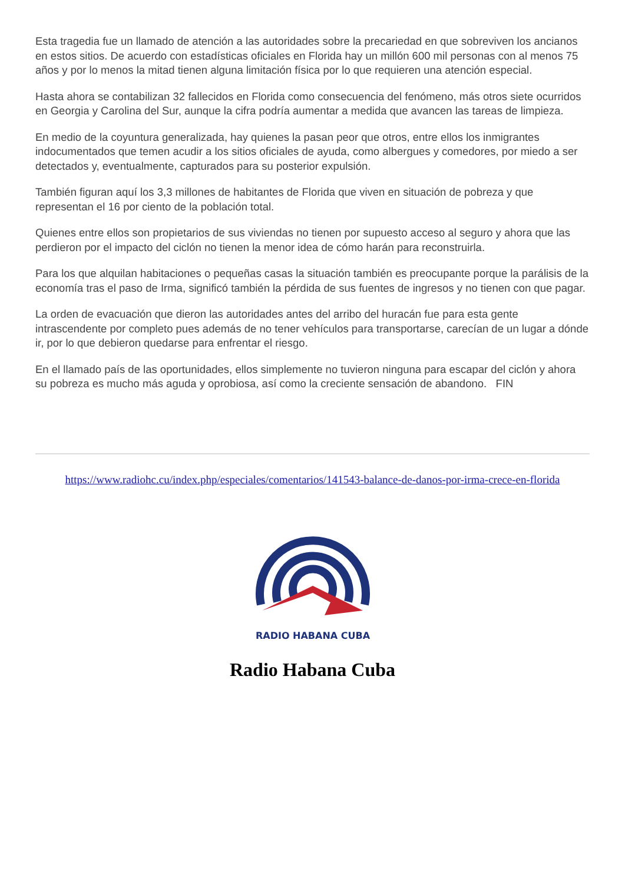Esta tragedia fue un llamado de atención a las autoridades sobre la precariedad en que sobreviven los ancianos en estos sitios. De acuerdo con estadísticas oficiales en Florida hay un millón 600 mil personas con al menos 75 años y por lo menos la mitad tienen alguna limitación física por lo que requieren una atención especial.
Hasta ahora se contabilizan 32 fallecidos en Florida como consecuencia del fenómeno, más otros siete ocurridos en Georgia y Carolina del Sur, aunque la cifra podría aumentar a medida que avancen las tareas de limpieza.
En medio de la coyuntura generalizada, hay quienes la pasan peor que otros, entre ellos los inmigrantes indocumentados que temen acudir a los sitios oficiales de ayuda, como albergues y comedores, por miedo a ser detectados y, eventualmente, capturados para su posterior expulsión.
También figuran aquí los 3,3 millones de habitantes de Florida que viven en situación de pobreza y que representan el 16 por ciento de la población total.
Quienes entre ellos son propietarios de sus viviendas no tienen por supuesto acceso al seguro y ahora que las perdieron por el impacto del ciclón no tienen la menor idea de cómo harán para reconstruirla.
Para los que alquilan habitaciones o pequeñas casas la situación también es preocupante porque la parálisis de la economía tras el paso de Irma, significó también la pérdida de sus fuentes de ingresos y no tienen con que pagar.
La orden de evacuación que dieron las autoridades antes del arribo del huracán fue para esta gente intrascendente por completo pues además de no tener vehículos para transportarse, carecían de un lugar a dónde ir, por lo que debieron quedarse para enfrentar el riesgo.
En el llamado país de las oportunidades, ellos simplemente no tuvieron ninguna para escapar del ciclón y ahora su pobreza es mucho más aguda y oprobiosa, así como la creciente sensación de abandono. FIN
https://www.radiohc.cu/index.php/especiales/comentarios/141543-balance-de-danos-por-irma-crece-en-florida
RADIO HABANA CUBA
Radio Habana Cuba